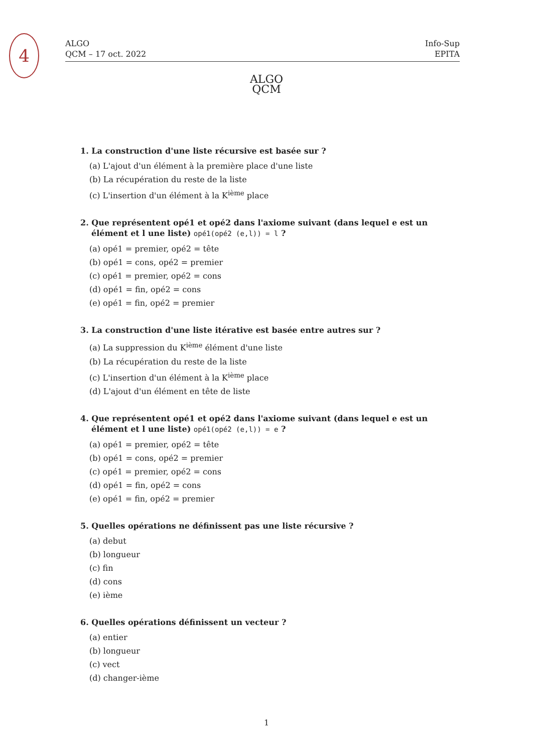4
ALGO
QCM – 17 oct. 2022
Info-Sup
EPITA
ALGO
QCM
1. La construction d'une liste récursive est basée sur ?
(a) L'ajout d'un élément à la première place d'une liste
(b) La récupération du reste de la liste
(c) L'insertion d'un élément à la K<sup>ième</sup> place
2. Que représentent opé1 et opé2 dans l'axiome suivant (dans lequel e est un élément et l une liste) opé1(opé2 (e,l)) = l ?
(a) opé1 = premier, opé2 = tête
(b) opé1 = cons, opé2 = premier
(c) opé1 = premier, opé2 = cons
(d) opé1 = fin, opé2 = cons
(e) opé1 = fin, opé2 = premier
3. La construction d'une liste itérative est basée entre autres sur ?
(a) La suppression du K<sup>ième</sup> élément d'une liste
(b) La récupération du reste de la liste
(c) L'insertion d'un élément à la K<sup>ième</sup> place
(d) L'ajout d'un élément en tête de liste
4. Que représentent opé1 et opé2 dans l'axiome suivant (dans lequel e est un élément et l une liste) opé1(opé2 (e,l)) = e ?
(a) opé1 = premier, opé2 = tête
(b) opé1 = cons, opé2 = premier
(c) opé1 = premier, opé2 = cons
(d) opé1 = fin, opé2 = cons
(e) opé1 = fin, opé2 = premier
5. Quelles opérations ne définissent pas une liste récursive ?
(a) debut
(b) longueur
(c) fin
(d) cons
(e) ième
6. Quelles opérations définissent un vecteur ?
(a) entier
(b) longueur
(c) vect
(d) changer-ième
1